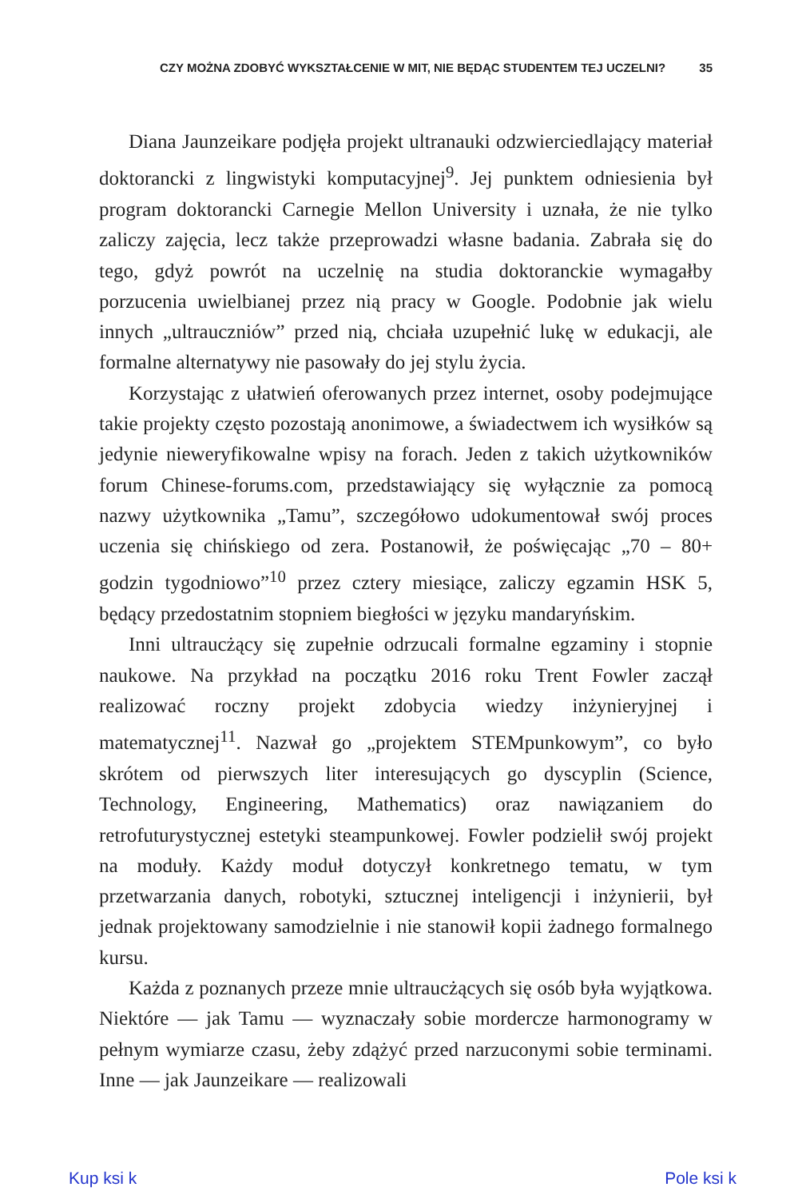CZY MOŻNA ZDOBYĆ WYKSZTAŁCENIE W MIT, NIE BĘDĄC STUDENTEM TEJ UCZELNI? 35
Diana Jaunzeikare podjęła projekt ultranauki odzwierciedlający materiał doktorancki z lingwistyki komputacyjnej<sup>9</sup>. Jej punktem odniesienia był program doktorancki Carnegie Mellon University i uznała, że nie tylko zaliczy zajęcia, lecz także przeprowadzi własne badania. Zabrała się do tego, gdyż powrót na uczelnię na studia doktoranckie wymagałby porzucenia uwielbianej przez nią pracy w Google. Podobnie jak wielu innych „ultrauczniów” przed nią, chciała uzupełnić lukę w edukacji, ale formalne alternatywy nie pasowały do jej stylu życia.
Korzystając z ułatwień oferowanych przez internet, osoby podejmujące takie projekty często pozostają anonimowe, a świadectwem ich wysiłków są jedynie nieweryfikowalne wpisy na forach. Jeden z takich użytkowników forum Chinese-forums.com, przedstawiający się wyłącznie za pomocą nazwy użytkownika „Tamu”, szczegółowo udokumentował swój proces uczenia się chińskiego od zera. Postanowił, że poświęcając „70 – 80+ godzin tygodniowo”<sup>10</sup> przez cztery miesiące, zaliczy egzamin HSK 5, będący przedostatnim stopniem biegłości w języku mandaryńskim.
Inni ultraucżący się zupełnie odrzucali formalne egzaminy i stopnie naukowe. Na przykład na początku 2016 roku Trent Fowler zaczął realizować roczny projekt zdobycia wiedzy inżynieryjnej i matematycznej<sup>11</sup>. Nazwał go „projektem STEMpunkowym”, co było skrótem od pierwszych liter interesujących go dyscyplin (Science, Technology, Engineering, Mathematics) oraz nawiązaniem do retrofuturystycznej estetyki steampunkowej. Fowler podzielił swój projekt na moduły. Każdy moduł dotyczył konkretnego tematu, w tym przetwarzania danych, robotyki, sztucznej inteligencji i inżynierii, był jednak projektowany samodzielnie i nie stanowił kopii żadnego formalnego kursu.
Każda z poznanych przeze mnie ultraucżących się osób była wyjątkowa. Niektóre — jak Tamu — wyznaczały sobie mordercze harmonogramy w pełnym wymiarze czasu, żeby zdążyć przed narzuconymi sobie terminami. Inne — jak Jaunzeikare — realizowali
Kup ksi k Pole ksi k